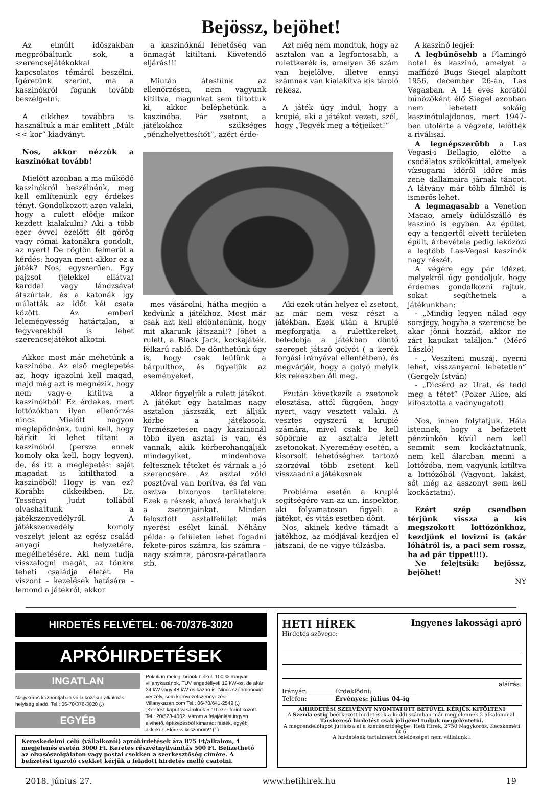Bejössz, bejöhet!
Az elmúlt időszakban megpróbáltunk sok, a szerencsejátékokkal kapcsolatos témáról beszélni. Ígéretünk szerint, ma a kaszinókról fogunk tovább beszélgetni.
A cikkhez továbbra is használtuk a már említett „Múlt << kor” kiadványt.
Nos, akkor nézzük a kaszinókat tovább!
Mielőtt azonban a ma működő kaszinókról beszélnénk, meg kell említenünk egy érdekes tényt. Gondolkozott azon valaki, hogy a rulett elődje mikor kezdett kialakulni? Aki a több ezer évvel ezelőtt élt görög vagy római katonákra gondolt, az nyert! De rögtön felmerül a kérdés: hogyan ment akkor ez a játék? Nos, egyszerűen. Egy pajzsot (jelekkel ellátva) karddal vagy lándzsával átszúrtak, és a katonák így múlatták az időt két csata között. Az emberi leleményesség határtalan, a fegyverekből is lehet szerencsejátékot alkotni.
Akkor most már mehetünk a kaszinóba. Az első meglepetés az, hogy igazolni kell magad, majd még azt is megnézik, hogy nem vagy-e kitiltva a kaszinókból! Ez érdekes, mert lottózókban ilyen ellenőrzés nincs. Mielőtt nagyon meglepődnénk, tudni kell, hogy bárkit ki lehet tiltani a kaszinóból (persze ennek komoly oka kell, hogy legyen), de, és itt a meglepetés: saját magadat is kitilthatod a kaszinóból! Hogy is van ez? Korábbi cikkeikben, Dr. Tessényi Judit tollából olvashattunk a játékszenvedélyről. A játékszenvedély komoly veszélyt jelent az egész család anyagi helyzetére, megélhetésére. Aki nem tudja visszafogni magát, az tönkre teheti családja életét. Ha viszont – kezelések hatására – lemond a játékról, akkor
a kaszinóknál lehetőség van önmagát kitiltani. Követendő eljárás!!!
Miután átestünk az ellenőrzésen, nem vagyunk kitiltva, magunkat sem tiltottuk ki, akkor beléphetünk a kaszinóba. Pár zsetont, a játékokhoz szükséges „pénzhelyettesítőt”, azért érde-
Azt még nem mondtuk, hogy az asztalon van a legfontosabb, a rulettkerék is, amelyen 36 szám van bejelölve, illetve ennyi számnak van kialakítva kis tároló rekesz.
A játék úgy indul, hogy a krupié, aki a játékot vezeti, szól, hogy „Tegyék meg a tétjeiket!”
mes vásárolni, hátha megjön a kedvünk a játékhoz. Most már csak azt kell eldöntenünk, hogy mit akarunk játszani!? Jöhet a rulett, a Black Jack, kockajáték, félkarú rabló. De dönthetünk úgy is, hogy csak leülünk a bárpulthoz, és figyeljük az eseményeket.
Akkor figyeljük a rulett játékot. A játékot egy hatalmas nagy asztalon jászszák, ezt állják körbe a játékosok. Természetesen nagy kaszinónál több ilyen asztal is van, és vannak, akik körberohangálják mindegyiket, mindenhova feltesznek téteket és várnak a jó szerencsére. Az asztal zöld posztóval van borítva, és fel van osztva bizonyos területekre. Ezek a részek, ahová lerakhatjuk a zsetonjainkat. Minden felosztott asztalfelület más nyerési esélyt kínál. Néhány példa: a felületen lehet fogadni fekete-piros számra, kis számra – nagy számra, párosra-páratlanra stb.
Aki ezek után helyez el zsetont, az már nem vesz részt a játékban. Ezek után a krupié megforgatja a rulettkereket, beledobja a játékban döntő szerepet játszó golyót ( a kerék forgási irányával ellentétben), és megvárják, hogy a golyó melyik kis rekeszben áll meg.
Ezután következik a zsetonok elosztása, attól függően, hogy nyert, vagy vesztett valaki. A vesztes egyszerű a krupié számára, mivel csak be kell söpörnie az asztalra letett zsetonokat. Nyeremény esetén, a kisorsolt lehetőséghez tartozó szorzóval több zsetont kell visszaadni a játékosnak.
Probléma esetén a krupié segítségére van az un. inspektor, aki folyamatosan figyeli a játékot, és vitás esetben dönt.
Nos, akinek kedve támadt a játékhoz, az módjával kezdjen el játszani, de ne vigye túlzásba.
A kaszinó legjei:
A legbűnösebb a Flamingó hotel és kaszinó, amelyet a maffiózó Bugs Siegel alapított 1956. december 26-án, Las Vegasban. A 14 éves korától bűnözőként élő Siegel azonban nem lehetett sokáig kaszinótulajdonos, mert 1947-ben utolérte a végzete, lelőtték a riválisai.
A legnépszerűbb a Las Vegasi-i Bellagio, előtte a csodálatos szökőkúttal, amelyek vízsugarai időről időre más zene dallamaira járnak táncot. A látvány már több filmből is ismerős lehet.
A legmagasabb a Venetion Macao, amely üdülőszálló és kaszinó is egyben. Az épület, egy a tengertől elvett területen épült, árbevétele pedig leközözi a legtöbb Las-Vegasi kaszinók nagy részét.
A végére egy pár idézet, melyekről úgy gondoljuk, hogy érdemes gondolkozni rajtuk, sokat segíthetnek a játékunkban:
- „Mindig legyen nálad egy sorsjegy, hogyha a szerencse be akar jönni hozzád, akkor ne zárt kapukat találjon.” (Mérő László)
- „ Veszíteni muszáj, nyerni lehet, visszanyerni lehetetlen” (Gergely István)
- „Dicsérd az Urat, és tedd meg a tétet” (Poker Alice, aki kifosztotta a vadnyugatot).
Nos, innen folytatjuk. Hála istennek, hogy a befizetett pénzünkön kívül nem kell semmit sem kockáztatnunk, nem kell álarcban menni a lottózóba, nem vagyunk kitiltva a lottózóból (Vagyont, lakást, sőt még az asszonyt sem kell kockáztatni).
Ezért szép csendben térjünk vissza a kis megszokott lottózónkhoz, kezdjünk el lovizni is (akár lóhátról is, a paci sem rossz, ha ad pár tippet!!!).
Ne felejtsük: bejössz, bejöhet!
NY
HIRDETÉS FELVÉTEL: 06-70/376-3020
APRÓHIRDETÉSEK
INGATLAN
Nagykőrös központjában vállalkozásra alkalmas helyiség eladó. Tel.: 06-70/376-3020 (.)
EGYÉB
Pokolian meleg, bűnök nélkül. 100 % magyar villanykazánok, TÜV engedéllyel! 12 kW-os, de akár 24 kW vagy 48 kW-os kazán is. Nincs szénmonoxid veszély, sem környezetszennyezés! Villanykazan.com Tel.: 06-70/641-2549 (.)
„Kerítést-kaput vásárolnék 5-10 ezer forint között. Tel.: 20/523-4002. Várom a felajánlást ingyen elvihető, építkezésből kimaradt festék, egyéb akkekre! Előre is köszönöm!” (1)
Kereskedelmi célú (vállalkozói) apróhirdetések ára 875 Ft/alkalom, 4 megjelenés esetén 3000 Ft. Keretes részvétnyilvánítás 500 Ft. Befizethető az olvasószolgálaton vagy postai csekken a szerkesztőség címére. A befizetést igazoló csekket kérjük a feladott hirdetés mellé csatolni.
HETI HÍREK Ingyenes lakossági apró
Hirdetés szövege:
aláírás:
Irányár: ________ Érdeklődni: ______________
Telefon: ________ Érvényes: július 04-ig
AHIRDETÉSI SZELVÉNYT NYOMTATOTT BETŰVEL KÉRJÜK KITÖLTENI
A Szerda estig beérkezett hirdetések a keddi számban már megjelennek 2 alkalommal.
Társkereső hirdetést csak jeligével tudjuk megjelentetni.
A megrendelőlapot juttassa el a szerkesztőségbe! Heti Hírek, 2750 Nagykőrös, Kecskeméti út 6.
A hirdetések tartalmáért felelősséget nem vállalunk!.
2018. június 27. www.hetihirek.hu 19